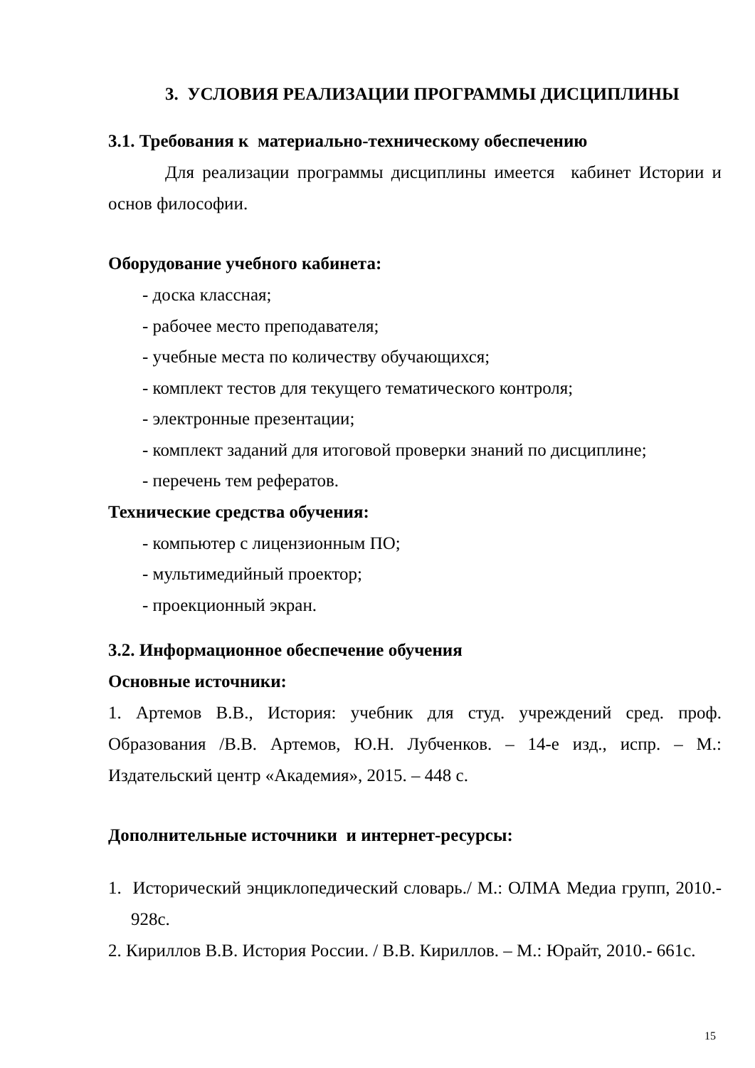3. УСЛОВИЯ РЕАЛИЗАЦИИ ПРОГРАММЫ ДИСЦИПЛИНЫ
3.1. Требования к материально-техническому обеспечению
Для реализации программы дисциплины имеется кабинет Истории и основ философии.
Оборудование учебного кабинета:
- доска классная;
- рабочее место преподавателя;
- учебные места по количеству обучающихся;
- комплект тестов для текущего тематического контроля;
- электронные презентации;
- комплект заданий для итоговой проверки знаний по дисциплине;
- перечень тем рефератов.
Технические средства обучения:
- компьютер с лицензионным ПО;
- мультимедийный проектор;
- проекционный экран.
3.2. Информационное обеспечение обучения
Основные источники:
1. Артемов В.В., История: учебник для студ. учреждений сред. проф. Образования /В.В. Артемов, Ю.Н. Лубченков. – 14-е изд., испр. – М.: Издательский центр «Академия», 2015. – 448 с.
Дополнительные источники и интернет-ресурсы:
1. Исторический энциклопедический словарь./ М.: ОЛМА Медиа групп, 2010.- 928с.
2. Кириллов В.В. История России. / В.В. Кириллов. – М.: Юрайт, 2010.- 661с.
15